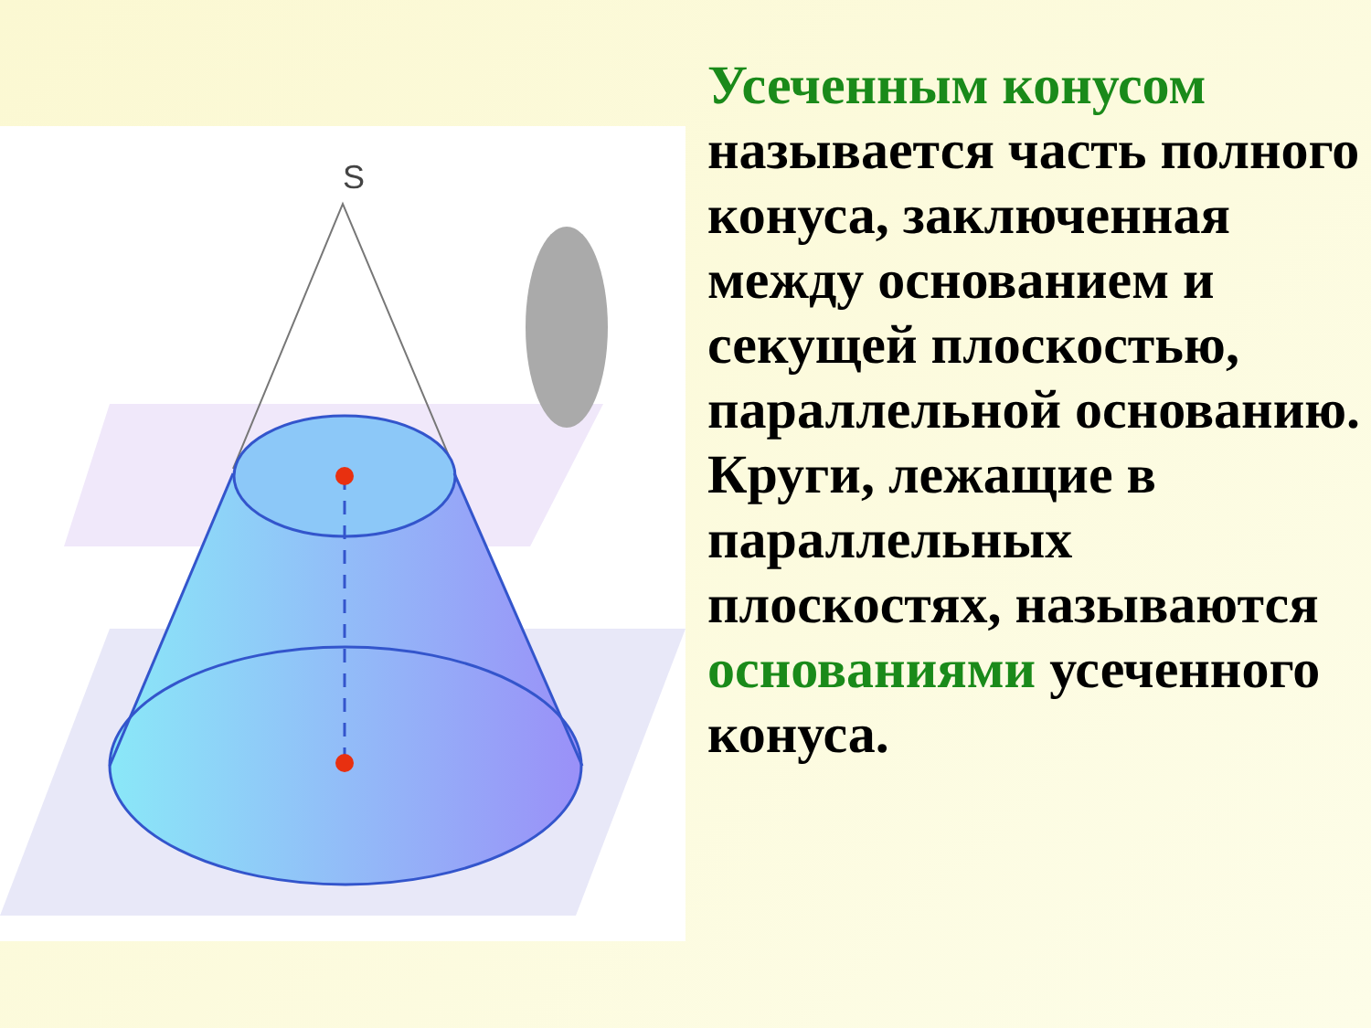S
Усеченным конусом
называется часть полного конуса, заключенная между основанием и секущей плоскостью, параллельной основанию. Круги, лежащие в параллельных плоскостях, называются основаниями усеченного конуса.